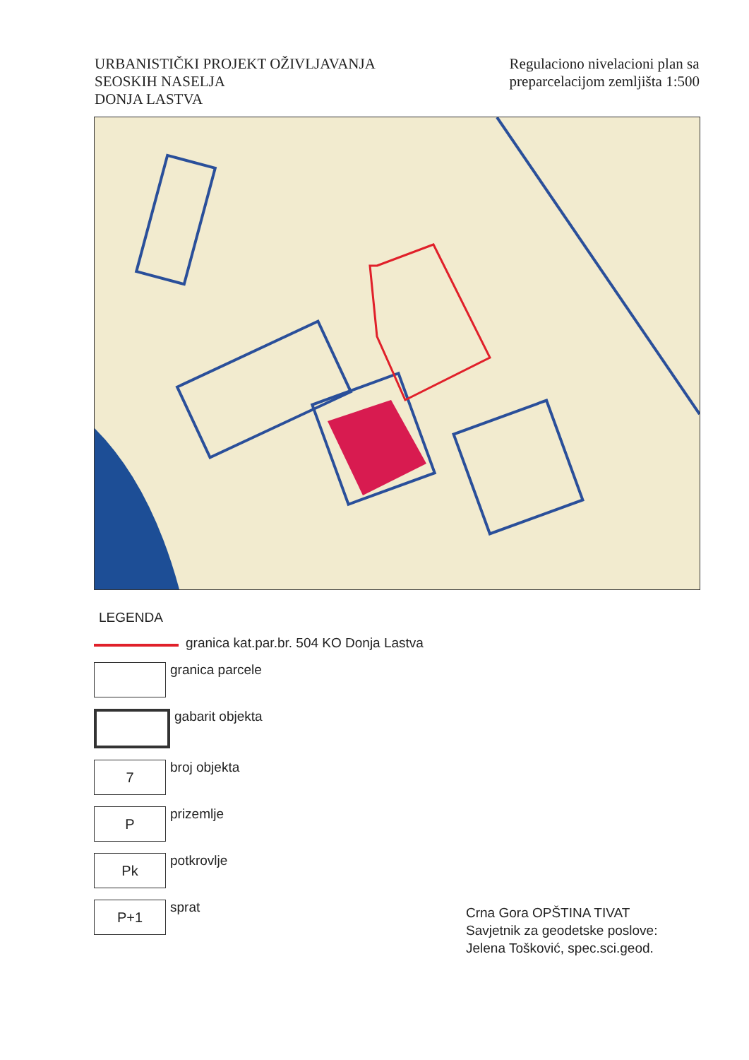URBANISTIČKI PROJEKT OŽIVLJAVANJA
SEOSKIH NASELJA
DONJA LASTVA
Regulaciono nivelacioni plan sa
preparcelacijom zemljišta 1:500
LEGENDA
granica kat.par.br. 504 KO Donja Lastva
granica parcele
gabarit objekta
7
broj objekta
P
prizemlje
Pk
potkrovlje
P+1
sprat
Crna Gora OPŠTINA TIVAT
Savjetnik za geodetske poslove:
Jelena Tošković, spec.sci.geod.